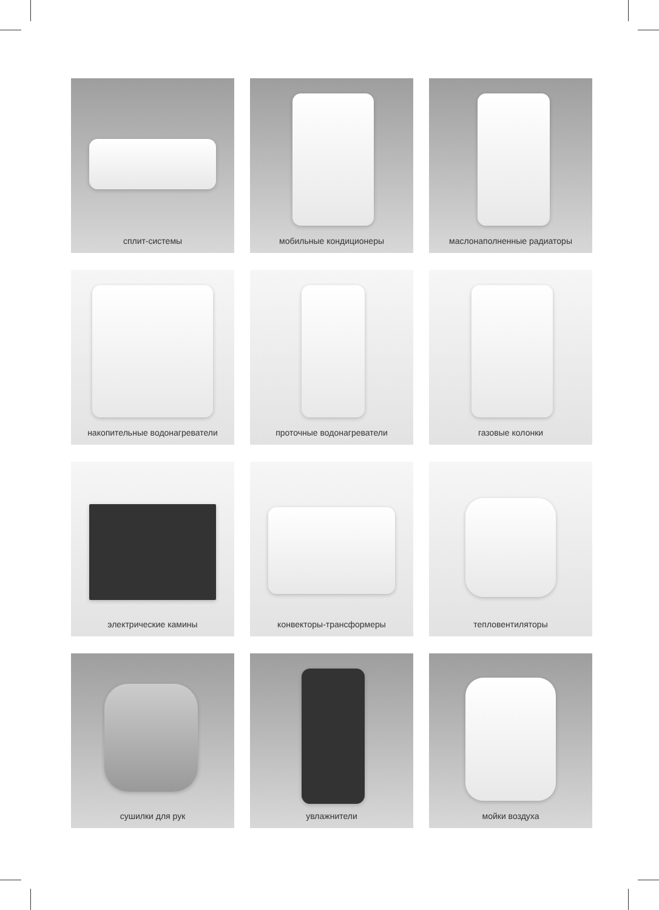сплит-системы
мобильные кондиционеры
маслонаполненные радиаторы
накопительные водонагреватели
проточные водонагреватели
газовые колонки
электрические камины
конвекторы-трансформеры
тепловентиляторы
сушилки для рук
увлажнители
мойки воздуха